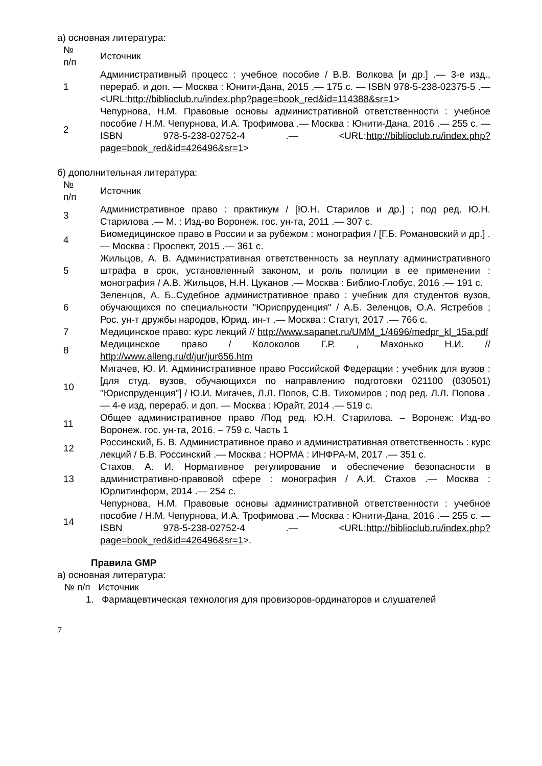а) основная литература:
| № п/п | Источник |
| --- | --- |
| 1 | Административный процесс : учебное пособие / В.В. Волкова [и др.] .— 3-е изд., перераб. и доп. — Москва : Юнити-Дана, 2015 .— 175 с. — ISBN 978-5-238-02375-5 .— <URL: http://biblioclub.ru/index.php?page=book_red&id=114388&sr=1 > |
| 2 | Чепурнова, Н.М. Правовые основы административной ответственности : учебное пособие / Н.М. Чепурнова, И.А. Трофимова .— Москва : Юнити-Дана, 2016 .— 255 с. — ISBN 978-5-238-02752-4 .— <URL: http://biblioclub.ru/index.php?page=book_red&id=426496&sr=1 > |
б) дополнительная литература:
| № п/п | Источник |
| --- | --- |
| 3 | Административное право : практикум / [Ю.Н. Старилов и др.] ; под ред. Ю.Н. Старилова .— М. : Изд-во Воронеж. гос. ун-та, 2011 .— 307 с. |
| 4 | Биомедицинское право в России и за рубежом : монография / [Г.Б. Романовский и др.] .— Москва : Проспект, 2015 .— 361 с. |
| 5 | Жильцов, А. В. Административная ответственность за неуплату административного штрафа в срок, установленный законом, и роль полиции в ее применении : монография / А.В. Жильцов, Н.Н. Цуканов .— Москва : Библио-Глобус, 2016 .— 191 с. |
| 6 | Зеленцов, А. Б..Судебное административное право : учебник для студентов вузов, обучающихся по специальности "Юриспруденция" / А.Б. Зеленцов, О.А. Ястребов ; Рос. ун-т дружбы народов, Юрид. ин-т .— Москва : Статут, 2017 .— 766 с. |
| 7 | Медицинское право: курс лекций // http://www.sapanet.ru/UMM_1/4696/medpr_kl_15a.pdf |
| 8 | Медицинское право / Колоколов Г.Р. , Махонько Н.И. // http://www.alleng.ru/d/jur/jur656.htm |
| 10 | Мигачев, Ю. И. Административное право Российской Федерации : учебник для вузов : [для студ. вузов, обучающихся по направлению подготовки 021100 (030501) "Юриспруденция"] / Ю.И. Мигачев, Л.Л. Попов, С.В. Тихомиров ; под ред. Л.Л. Попова .— 4-е изд, перераб. и доп. — Москва : Юрайт, 2014 .— 519 с. |
| 11 | Общее административное право /Под ред. Ю.Н. Старилова. – Воронеж: Изд-во Воронеж. гос. ун-та, 2016. – 759 с. Часть 1 |
| 12 | Россинский, Б. В. Административное право и административная ответственность : курс лекций / Б.В. Россинский .— Москва : НОРМА : ИНФРА-М, 2017 .— 351 с. |
| 13 | Стахов, А. И. Нормативное регулирование и обеспечение безопасности в административно-правовой сфере : монография / А.И. Стахов .— Москва : Юрлитинформ, 2014 .— 254 с. |
| 14 | Чепурнова, Н.М. Правовые основы административной ответственности : учебное пособие / Н.М. Чепурнова, И.А. Трофимова .— Москва : Юнити-Дана, 2016 .— 255 с. — ISBN 978-5-238-02752-4 .— <URL: http://biblioclub.ru/index.php?page=book_red&id=426496&sr=1 >. |
Правила GMP
а) основная литература:
№ п/п Источник
1. Фармацевтическая технология для провизоров-ординаторов и слушателей
7